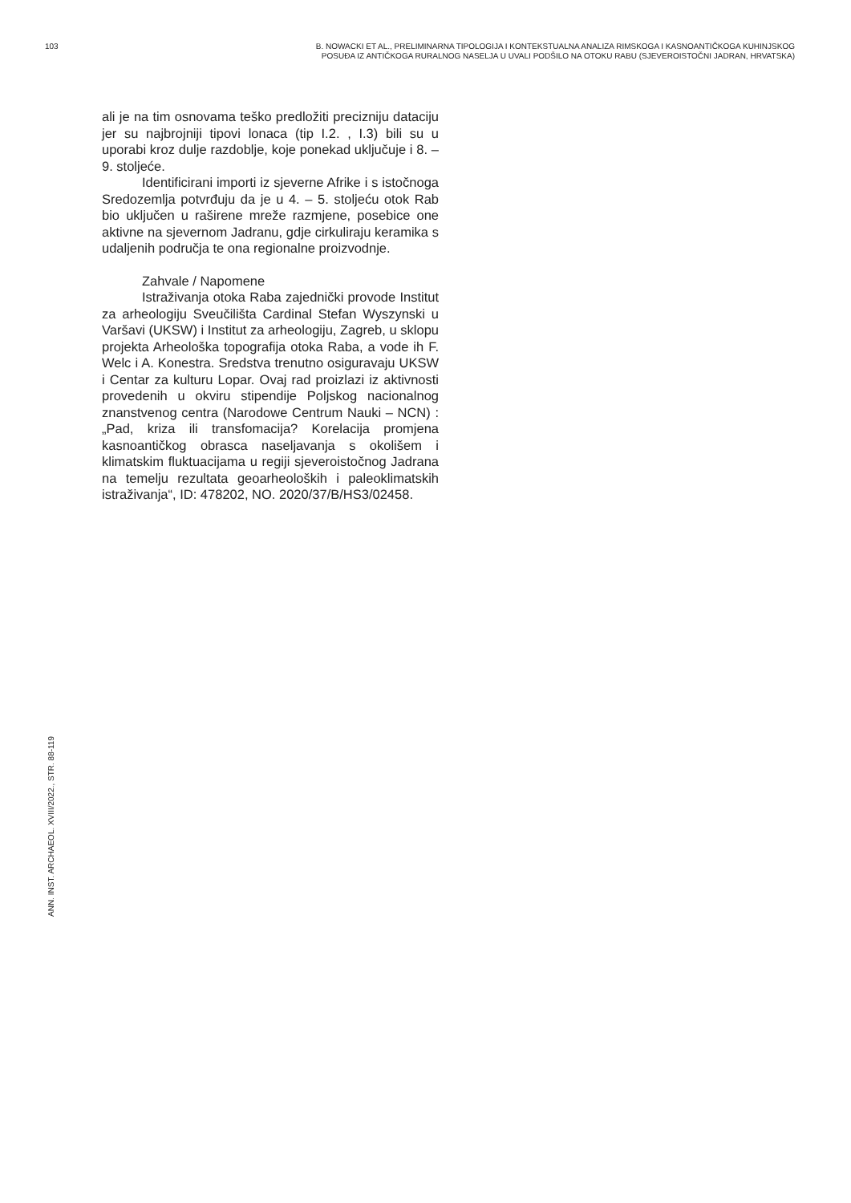103 B. NOWACKI ET AL., PRELIMINARNA TIPOLOGIJA I KONTEKSTUALNA ANALIZA RIMSKOGA I KASNOANTIČKOGA KUHINJSKOG
POSUĐA IZ ANTIČKOGA RURALNOG NASELJA U UVALI PODŠILO NA OTOKU RABU (SJEVEROISTOČNI JADRAN, HRVATSKA)
ali je na tim osnovama teško predložiti precizniju dataciju jer su najbrojniji tipovi lonaca (tip I.2. , I.3) bili su u uporabi kroz dulje razdoblje, koje ponekad uključuje i 8. – 9. stoljeće.
Identificirani importi iz sjeverne Afrike i s istočnoga Sredozemlja potvrđuju da je u 4. – 5. stoljeću otok Rab bio uključen u raširene mreže razmjene, posebice one aktivne na sjevernom Jadranu, gdje cirkuliraju keramika s udaljenih područja te ona regionalne proizvodnje.
Zahvale / Napomene
Istraživanja otoka Raba zajednički provode Institut za arheologiju Sveučilišta Cardinal Stefan Wyszynski u Varšavi (UKSW) i Institut za arheologiju, Zagreb, u sklopu projekta Arheološka topografija otoka Raba, a vode ih F. Welc i A. Konestra. Sredstva trenutno osiguravaju UKSW i Centar za kulturu Lopar. Ovaj rad proizlazi iz aktivnosti provedenih u okviru stipendije Poljskog nacionalnog znanstvenog centra (Narodowe Centrum Nauki – NCN) : „Pad, kriza ili transfomacija? Korelacija promjena kasnoantičkog obrasca naseljavanja s okolišem i klimatskim fluktuacijama u regiji sjeveroistočnog Jadrana na temelju rezultata geoarheoloških i paleoklimatskih istraživanja“, ID: 478202, NO. 2020/37/B/HS3/02458.
ANN. INST. ARCHAEOL. XVIII/2022., STR. 88-119